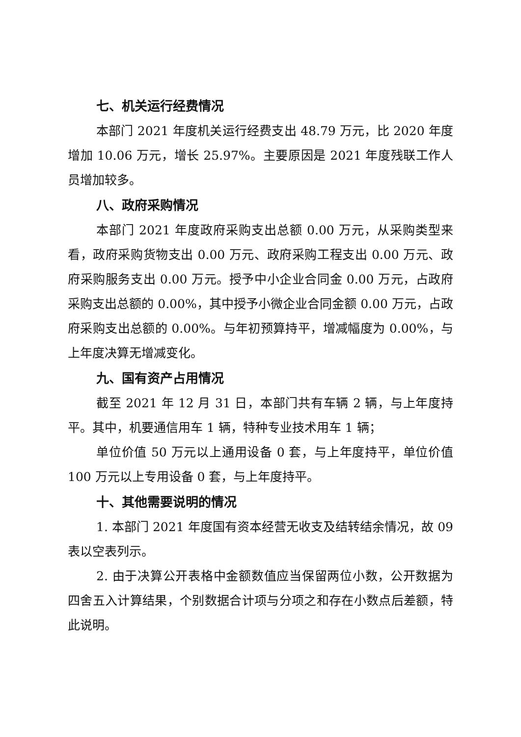七、机关运行经费情况
本部门 2021 年度机关运行经费支出 48.79 万元，比 2020 年度增加 10.06 万元，增长 25.97%。主要原因是 2021 年度残联工作人员增加较多。
八、政府采购情况
本部门 2021 年度政府采购支出总额 0.00 万元，从采购类型来看，政府采购货物支出 0.00 万元、政府采购工程支出 0.00 万元、政府采购服务支出 0.00 万元。授予中小企业合同金 0.00 万元，占政府采购支出总额的 0.00%，其中授予小微企业合同金额 0.00 万元，占政府采购支出总额的 0.00%。与年初预算持平，增减幅度为 0.00%，与上年度决算无增减变化。
九、国有资产占用情况
截至 2021 年 12 月 31 日，本部门共有车辆 2 辆，与上年度持平。其中，机要通信用车 1 辆，特种专业技术用车 1 辆；
单位价值 50 万元以上通用设备 0 套，与上年度持平，单位价值 100 万元以上专用设备 0 套，与上年度持平。
十、其他需要说明的情况
1. 本部门 2021 年度国有资本经营无收支及结转结余情况，故 09 表以空表列示。
2. 由于决算公开表格中金额数值应当保留两位小数，公开数据为四舍五入计算结果，个别数据合计项与分项之和存在小数点后差额，特此说明。